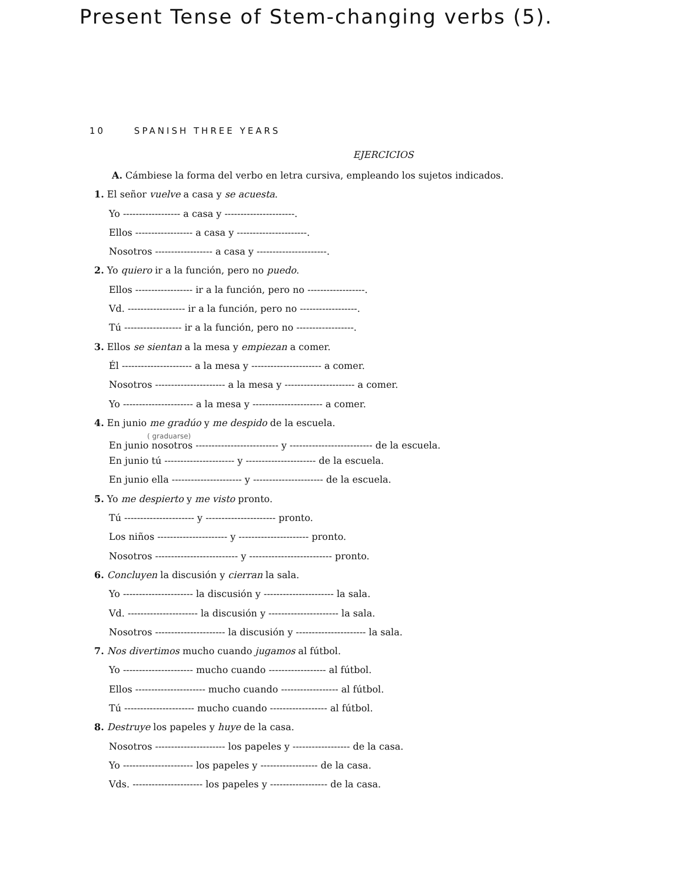Present Tense of Stem-changing verbs (5).
10 SPANISH THREE YEARS
EJERCICIOS
A. Cámbiese la forma del verbo en letra cursiva, empleando los sujetos indicados.
1. El señor vuelve a casa y se acuesta.
Yo ------------------ a casa y ----------------------.
Ellos ------------------ a casa y ----------------------.
Nosotros ------------------ a casa y ----------------------.
2. Yo quiero ir a la función, pero no puedo.
Ellos ------------------ ir a la función, pero no ------------------.
Vd. ------------------ ir a la función, pero no ------------------.
Tú ------------------ ir a la función, pero no ------------------.
3. Ellos se sientan a la mesa y empiezan a comer.
Él ---------------------- a la mesa y ---------------------- a comer.
Nosotros ---------------------- a la mesa y ---------------------- a comer.
Yo ---------------------- a la mesa y ---------------------- a comer.
4. En junio me gradúo y me despido de la escuela.
( graduarse)
En junio nosotros -------------------------- y -------------------------- de la escuela.
En junio tú ---------------------- y ---------------------- de la escuela.
En junio ella ---------------------- y ---------------------- de la escuela.
5. Yo me despierto y me visto pronto.
Tú ---------------------- y ---------------------- pronto.
Los niños ---------------------- y ---------------------- pronto.
Nosotros -------------------------- y -------------------------- pronto.
6. Concluyen la discusión y cierran la sala.
Yo ---------------------- la discusión y ---------------------- la sala.
Vd. ---------------------- la discusión y ---------------------- la sala.
Nosotros ---------------------- la discusión y ---------------------- la sala.
7. Nos divertimos mucho cuando jugamos al fútbol.
Yo ---------------------- mucho cuando ------------------ al fútbol.
Ellos ---------------------- mucho cuando ------------------ al fútbol.
Tú ---------------------- mucho cuando ------------------ al fútbol.
8. Destruye los papeles y huye de la casa.
Nosotros ---------------------- los papeles y ------------------ de la casa.
Yo ---------------------- los papeles y ------------------ de la casa.
Vds. ---------------------- los papeles y ------------------ de la casa.